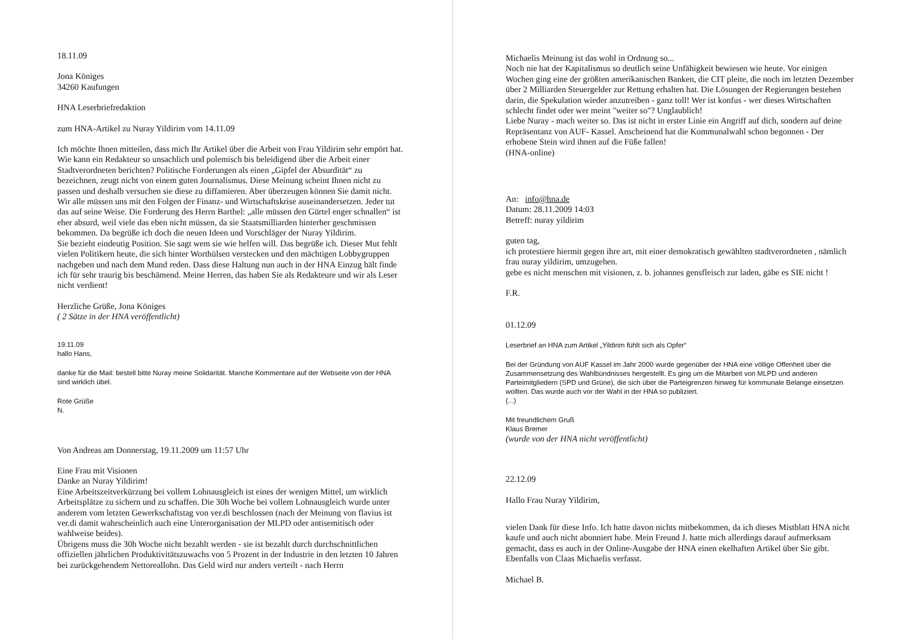18.11.09
Jona Königes
34260 Kaufungen
HNA Leserbriefredaktion
zum HNA-Artikel zu Nuray Yildirim vom 14.11.09
Ich möchte Ihnen mitteilen, dass mich Ihr Artikel über die Arbeit von Frau Yildirim sehr empört hat. Wie kann ein Redakteur so unsachlich und polemisch bis beleidigend über die Arbeit einer Stadtverordneten berichten? Politische Forderungen als einen „Gipfel der Absurdität“ zu bezeichnen, zeugt nicht von einem guten Journalismus. Diese Meinung scheint Ihnen nicht zu passen und deshalb versuchen sie diese zu diffamieren. Aber überzeugen können Sie damit nicht.
Wir alle müssen uns mit den Folgen der Finanz- und Wirtschaftskrise auseinandersetzen. Jeder tut das auf seine Weise. Die Forderung des Herrn Barthel: „alle müssen den Gürtel enger schnallen“ ist eher absurd, weil viele das eben nicht müssen, da sie Staatsmilliarden hinterher geschmissen bekommen. Da begrüße ich doch die neuen Ideen und Vorschläger der Nuray Yildirim.
Sie bezieht eindeutig Position. Sie sagt wem sie wie helfen will. Das begrüße ich. Dieser Mut fehlt vielen Politikern heute, die sich hinter Worthülsen verstecken und den mächtigen Lobbygruppen nachgeben und nach dem Mund reden. Dass diese Haltung nun auch in der HNA Einzug hält finde ich für sehr traurig bis beschämend. Meine Herren, das haben Sie als Redakteure und wir als Leser nicht verdient!
Herzliche Grüße, Jona Königes
( 2 Sätze in der HNA veröffentlicht)
19.11.09
hallo Hans,
danke für die Mail: bestell bitte Nuray meine Solidarität. Manche Kommentare auf der Webseite von der HNA sind wirklich übel.
Rote Grüße
N.
Von Andreas am Donnerstag, 19.11.2009 um 11:57 Uhr
Eine Frau mit Visionen
Danke an Nuray Yildirim!
Eine Arbeitszeitverkürzung bei vollem Lohnausgleich ist eines der wenigen Mittel, um wirklich Arbeitsplätze zu sichern und zu schaffen. Die 30h Woche bei vollem Lohnausgleich wurde unter anderem vom letzten Gewerkschaftstag von ver.di beschlossen (nach der Meinung von flavius ist ver.di damit wahrscheinlich auch eine Unterorganisation der MLPD oder antisemitisch oder wahlweise beides).
Übrigens muss die 30h Woche nicht bezahlt werden - sie ist bezahlt durch durchschnittlichen offiziellen jährlichen Produktivitätszuwachs von 5 Prozent in der Industrie in den letzten 10 Jahren bei zurückgehendem Nettoreallohn. Das Geld wird nur anders verteilt - nach Herrn
Michaelis Meinung ist das wohl in Ordnung so...
Noch nie hat der Kapitalismus so deutlich seine Unfähigkeit bewiesen wie heute. Vor einigen Wochen ging eine der größten amerikanischen Banken, die CIT pleite, die noch im letzten Dezember über 2 Milliarden Steuergelder zur Rettung erhalten hat. Die Lösungen der Regierungen bestehen darin, die Spekulation wieder anzutreiben - ganz toll! Wer ist konfus - wer dieses Wirtschaften schlecht findet oder wer meint "weiter so"? Unglaublich!
Liebe Nuray - mach weiter so. Das ist nicht in erster Linie ein Angriff auf dich, sondern auf deine Repräsentanz von AUF- Kassel. Anscheinend hat die Kommunalwahl schon begonnen - Der erhobene Stein wird ihnen auf die Füße fallen!
(HNA-online)
An: info@hna.de
Datum: 28.11.2009 14:03
Betreff: nuray yildirim
guten tag,
ich protestiere hiermit gegen ihre art, mit einer demokratisch gewählten stadtverordneten , nämlich frau nuray yildirim, umzugehen.
gebe es nicht menschen mit visionen, z. b. johannes gensfleisch zur laden, gäbe es SIE nicht !
F.R.
01.12.09
Leserbrief an HNA zum Artikel „Yildirim fühlt sich als Opfer“
Bei der Gründung von AUF Kassel im Jahr 2000 wurde gegenüber der HNA eine völlige Offenheit über die Zusammensetzung des Wahlbündnisses hergestellt. Es ging um die Mitarbeit von MLPD und anderen Parteimitgliedern (SPD und Grüne), die sich über die Parteigrenzen hinweg für kommunale Belange einsetzen wollten. Das wurde auch vor der Wahl in der HNA so publiziert.
(...)
Mit freundlichem Gruß
Klaus Bremer
(wurde von der HNA nicht veröffentlicht)
22.12.09
Hallo Frau Nuray Yildirim,
vielen Dank für diese Info. Ich hatte davon nichts mitbekommen, da ich dieses Mistblatt HNA nicht kaufe und auch nicht abonniert habe. Mein Freund J. hatte mich allerdings darauf aufmerksam gemacht, dass es auch in der Online-Ausgabe der HNA einen ekelhaften Artikel über Sie gibt. Ebenfalls von Claas Michaelis verfasst.
Michael B.